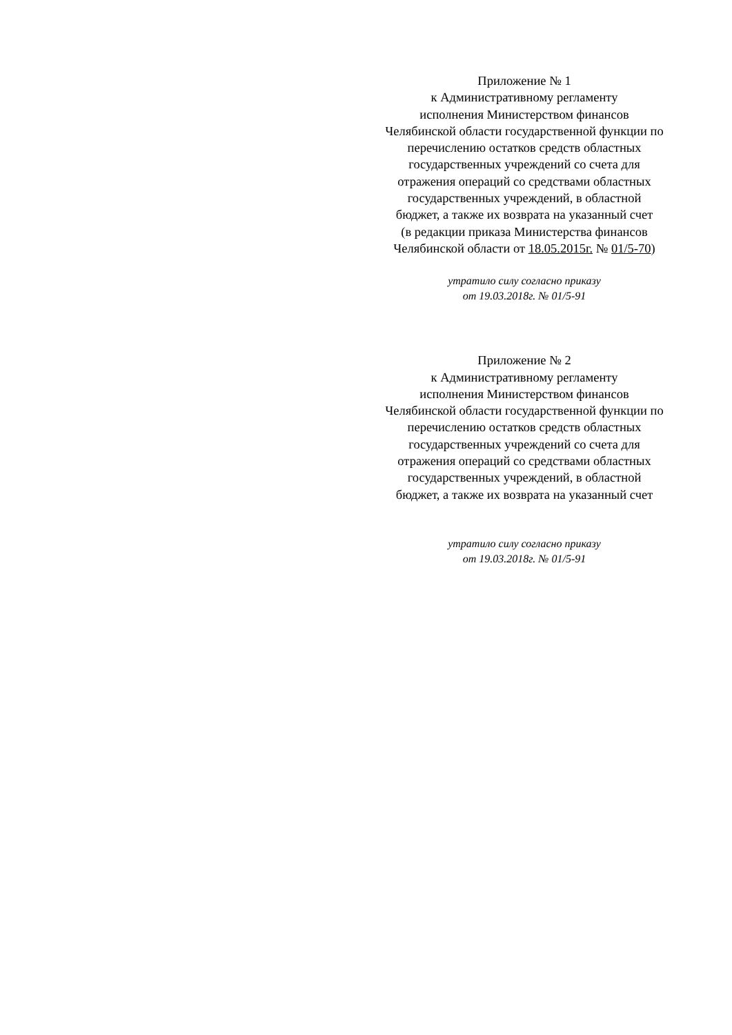Приложение № 1
к Административному регламенту
исполнения Министерством финансов
Челябинской области государственной функции по
перечислению остатков средств областных
государственных учреждений со счета для
отражения операций со средствами областных
государственных учреждений, в областной
бюджет, а также их возврата на указанный счет
(в редакции приказа Министерства финансов
Челябинской области от 18.05.2015г. № 01/5-70)
утратило силу согласно приказу
от 19.03.2018г. № 01/5-91
Приложение № 2
к Административному регламенту
исполнения Министерством финансов
Челябинской области государственной функции по
перечислению остатков средств областных
государственных учреждений со счета для
отражения операций со средствами областных
государственных учреждений, в областной
бюджет, а также их возврата на указанный счет
утратило силу согласно приказу
от 19.03.2018г. № 01/5-91